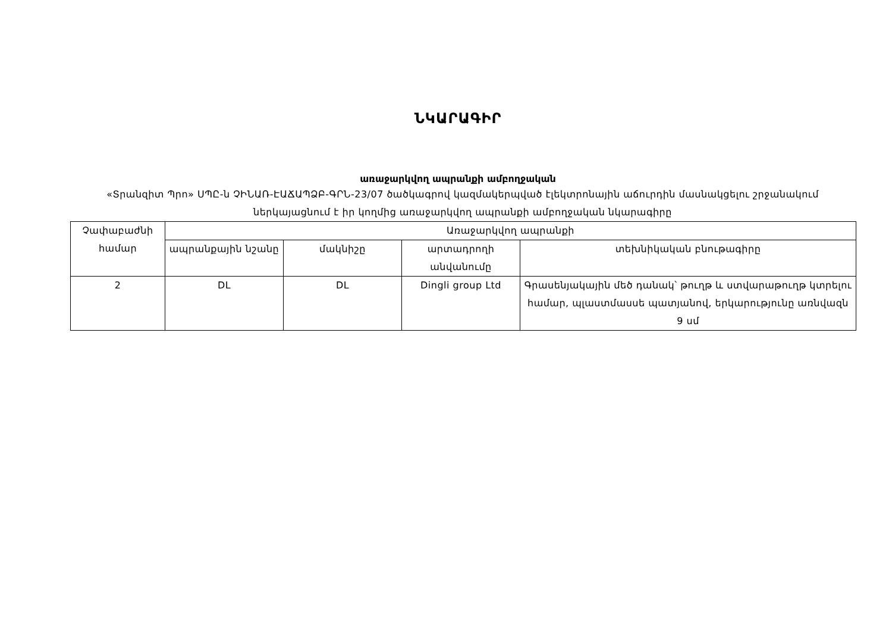ՆԿԱՐԱԳԻՐ
առաջարկվող ապրանքի ամբողջական
«Տրանզիտ Պրո» ՍՊԸ-ն ՉԻՆԱՌ-ԷԱՃԱՊՁԲ-ԳՐՆ-23/07 ծածկագրով կազմակերպված էլեկտրոնային աճուրդին մասնակցելու շրջանակում ներկայացնում է իր կողմից առաջարկվող ապրանքի ամբողջական նկարագիրը
| Չափաբաժնի համար | Առաջարկվող ապրանքի | | | |
| --- | --- | --- | --- | --- |
| | ապրանքային նշանը | մակնիշը | արտադրողի անվանումը | տեխնիկական բնութագիրը |
| 2 | DL | DL | Dingli group Ltd | Գրասենյակային մեծ դանակ՝ թուղթ և ստվարաթուղթ կտրելու համար, պլաստմասսե պատյանով, երկարությունը առնվազն 9 սմ |